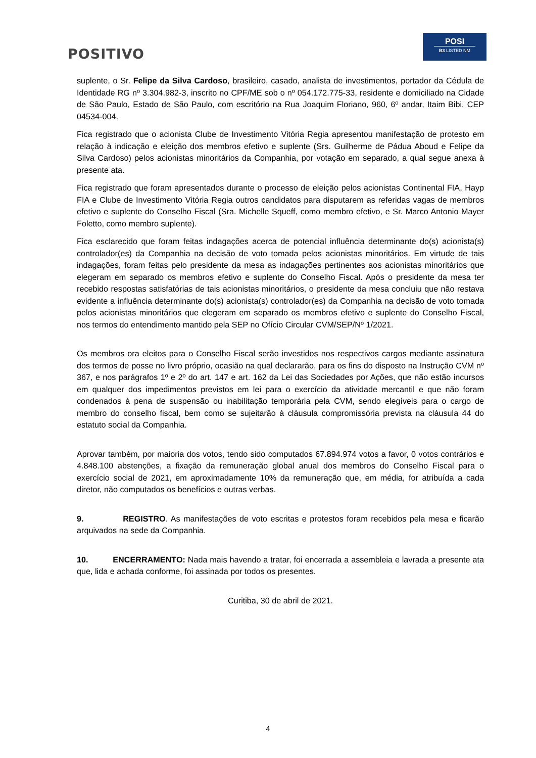POSITIVO
POSI
B3 LISTED NM
suplente, o Sr. Felipe da Silva Cardoso, brasileiro, casado, analista de investimentos, portador da Cédula de Identidade RG nº 3.304.982-3, inscrito no CPF/ME sob o nº 054.172.775-33, residente e domiciliado na Cidade de São Paulo, Estado de São Paulo, com escritório na Rua Joaquim Floriano, 960, 6º andar, Itaim Bibi, CEP 04534-004.
Fica registrado que o acionista Clube de Investimento Vitória Regia apresentou manifestação de protesto em relação à indicação e eleição dos membros efetivo e suplente (Srs. Guilherme de Pádua Aboud e Felipe da Silva Cardoso) pelos acionistas minoritários da Companhia, por votação em separado, a qual segue anexa à presente ata.
Fica registrado que foram apresentados durante o processo de eleição pelos acionistas Continental FIA, Hayp FIA e Clube de Investimento Vitória Regia outros candidatos para disputarem as referidas vagas de membros efetivo e suplente do Conselho Fiscal (Sra. Michelle Squeff, como membro efetivo, e Sr. Marco Antonio Mayer Foletto, como membro suplente).
Fica esclarecido que foram feitas indagações acerca de potencial influência determinante do(s) acionista(s) controlador(es) da Companhia na decisão de voto tomada pelos acionistas minoritários. Em virtude de tais indagações, foram feitas pelo presidente da mesa as indagações pertinentes aos acionistas minoritários que elegeram em separado os membros efetivo e suplente do Conselho Fiscal. Após o presidente da mesa ter recebido respostas satisfatórias de tais acionistas minoritários, o presidente da mesa concluiu que não restava evidente a influência determinante do(s) acionista(s) controlador(es) da Companhia na decisão de voto tomada pelos acionistas minoritários que elegeram em separado os membros efetivo e suplente do Conselho Fiscal, nos termos do entendimento mantido pela SEP no Ofício Circular CVM/SEP/Nº 1/2021.
Os membros ora eleitos para o Conselho Fiscal serão investidos nos respectivos cargos mediante assinatura dos termos de posse no livro próprio, ocasião na qual declararão, para os fins do disposto na Instrução CVM nº 367, e nos parágrafos 1º e 2º do art. 147 e art. 162 da Lei das Sociedades por Ações, que não estão incursos em qualquer dos impedimentos previstos em lei para o exercício da atividade mercantil e que não foram condenados à pena de suspensão ou inabilitação temporária pela CVM, sendo elegíveis para o cargo de membro do conselho fiscal, bem como se sujeitarão à cláusula compromissória prevista na cláusula 44 do estatuto social da Companhia.
Aprovar também, por maioria dos votos, tendo sido computados 67.894.974 votos a favor, 0 votos contrários e 4.848.100 abstenções, a fixação da remuneração global anual dos membros do Conselho Fiscal para o exercício social de 2021, em aproximadamente 10% da remuneração que, em média, for atribuída a cada diretor, não computados os benefícios e outras verbas.
9. REGISTRO. As manifestações de voto escritas e protestos foram recebidos pela mesa e ficarão arquivados na sede da Companhia.
10. ENCERRAMENTO: Nada mais havendo a tratar, foi encerrada a assembleia e lavrada a presente ata que, lida e achada conforme, foi assinada por todos os presentes.
Curitiba, 30 de abril de 2021.
4